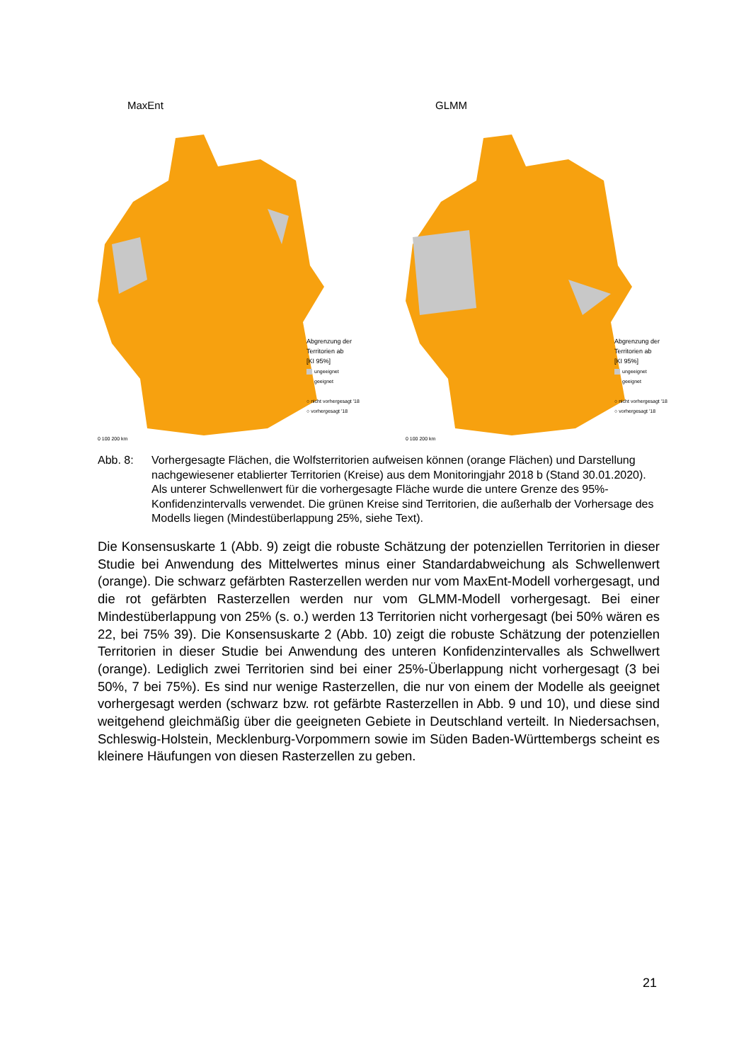MaxEnt
Abgrenzung der
Territorien ab
[KI 95%]
ungeeignet
geeignet
○ nicht vorhergesagt '18
○ vorhergesagt '18
0 100 200 km
GLMM
Abgrenzung der
Territorien ab
[KI 95%]
ungeeignet
geeignet
○ nicht vorhergesagt '18
○ vorhergesagt '18
0 100 200 km
Abb. 8: Vorhergesagte Flächen, die Wolfsterritorien aufweisen können (orange Flächen) und Darstellung nachgewiesener etablierter Territorien (Kreise) aus dem Monitoringjahr 2018 b (Stand 30.01.2020). Als unterer Schwellenwert für die vorhergesagte Fläche wurde die untere Grenze des 95%-Konfidenzintervalls verwendet. Die grünen Kreise sind Territorien, die außerhalb der Vorhersage des Modells liegen (Mindestüberlappung 25%, siehe Text).
Die Konsensuskarte 1 (Abb. 9) zeigt die robuste Schätzung der potenziellen Territorien in dieser Studie bei Anwendung des Mittelwertes minus einer Standardabweichung als Schwellenwert (orange). Die schwarz gefärbten Rasterzellen werden nur vom MaxEnt-Modell vorhergesagt, und die rot gefärbten Rasterzellen werden nur vom GLMM-Modell vorhergesagt. Bei einer Mindestüberlappung von 25% (s. o.) werden 13 Territorien nicht vorhergesagt (bei 50% wären es 22, bei 75% 39). Die Konsensuskarte 2 (Abb. 10) zeigt die robuste Schätzung der potenziellen Territorien in dieser Studie bei Anwendung des unteren Konfidenzintervalles als Schwellwert (orange). Lediglich zwei Territorien sind bei einer 25%-Überlappung nicht vorhergesagt (3 bei 50%, 7 bei 75%). Es sind nur wenige Rasterzellen, die nur von einem der Modelle als geeignet vorhergesagt werden (schwarz bzw. rot gefärbte Rasterzellen in Abb. 9 und 10), und diese sind weitgehend gleichmäßig über die geeigneten Gebiete in Deutschland verteilt. In Niedersachsen, Schleswig-Holstein, Mecklenburg-Vorpommern sowie im Süden Baden-Württembergs scheint es kleinere Häufungen von diesen Rasterzellen zu geben.
21